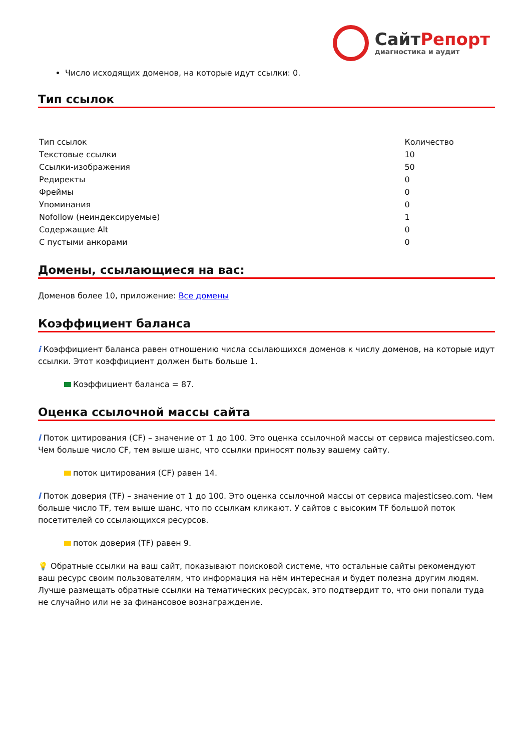СайтРепорт
диагностика и аудит
Число исходящих доменов, на которые идут ссылки: 0.
Тип ссылок
| Тип ссылок | Количество |
| --- | --- |
| Текстовые ссылки | 10 |
| Ссылки-изображения | 50 |
| Редиректы | 0 |
| Фреймы | 0 |
| Упоминания | 0 |
| Nofollow (неиндексируемые) | 1 |
| Содержащие Alt | 0 |
| С пустыми анкорами | 0 |
Домены, ссылающиеся на вас:
Доменов более 10, приложение: Все домены
Коэффициент баланса
i Коэффициент баланса равен отношению числа ссылающихся доменов к числу доменов, на которые идут ссылки. Этот коэффициент должен быть больше 1.
Коэффициент баланса = 87.
Оценка ссылочной массы сайта
i Поток цитирования (CF) – значение от 1 до 100. Это оценка ссылочной массы от сервиса majesticseo.com. Чем больше число CF, тем выше шанс, что ссылки приносят пользу вашему сайту.
поток цитирования (CF) равен 14.
i Поток доверия (TF) – значение от 1 до 100. Это оценка ссылочной массы от сервиса majesticseo.com. Чем больше число TF, тем выше шанс, что по ссылкам кликают. У сайтов с высоким TF большой поток посетителей со ссылающихся ресурсов.
поток доверия (TF) равен 9.
💡 Обратные ссылки на ваш сайт, показывают поисковой системе, что остальные сайты рекомендуют ваш ресурс своим пользователям, что информация на нём интересная и будет полезна другим людям. Лучше размещать обратные ссылки на тематических ресурсах, это подтвердит то, что они попали туда не случайно или не за финансовое вознаграждение.